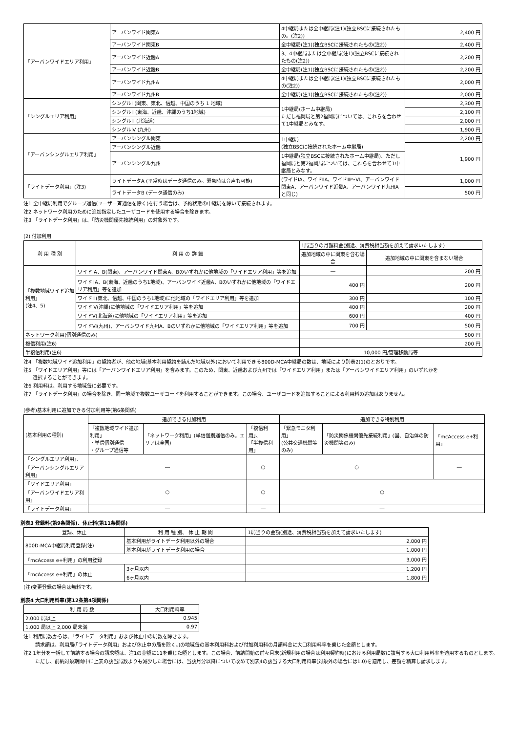| 「アーバンワイドエリア利用」 | アーバンワイド関東A | 4中継局または全中継局(注1)(独立BSCに接続されたもの。(注2)) | 2,400 円 |
| | アーバンワイド関東B | 全中継局(注1)(独立BSCに接続されたもの(注2)) | 2,400 円 |
| | アーバンワイド近畿A | 3、4中継局または全中継局(注1)(独立BSCに接続されたもの(注2)) | 2,200 円 |
| | アーバンワイド近畿B | 全中継局(注1)(独立BSCに接続されたもの(注2)) | 2,200 円 |
| | アーバンワイド九州A | 4中継局または全中継局(注1)(独立BSCに接続されたもの(注2)) | 2,000 円 |
| | アーバンワイド九州B | 全中継局(注1)(独立BSCに接続されたもの(注2)) | 2,000 円 |
| 「シングルエリア利用」 | シングルⅠ (関東、東北、信越、中国のうち 1 地域) | 1中継局(ホーム中継局) ただし福岡局と第2福岡局については、これらを合わせて1中継局とみなす。 | 2,300 円 |
| | シングルⅡ (東海、近畿、沖縄のうち1地域) | | 2,100 円 |
| | シングルⅢ (北海道) | | 2,000 円 |
| | シングルⅣ (九州) | | 1,900 円 |
| 「アーバンシングルエリア利用」 | アーバンシングル関東 | 1中継局 (独立BSCに接続されたホーム中継局) | 2,200 円 |
| | アーバンシングル近畿 | | 1,900 円 |
| | アーバンシングル九州 | 1中継局(独立BSCに接続されたホーム中継局)、ただし福岡局と第2福岡局については、これらを合わせて1中継局とみなす。 | |
| 「ライトデータ利用」(注3) | ライトデータA (平常時はデータ通信のみ。緊急時は音声も可能) | (ワイドⅠA、ワイドⅡA、ワイドⅢ～Ⅵ、アーバンワイド関東A、アーバンワイド近畿A、アーバンワイド九州Aと同じ) | 1,000 円 |
| | ライトデータB (データ通信のみ) | | 500 円 |
注1 全中継局利用でグループ通信(ユーザー斉通信を除く)を行う場合は、予約状態の中継局を除いて接続されます。
注2 ネットワーク利用のために追加指定したユーザコードを使用する場合を除きます。
注3 「ライトデータ利用」は、「防災機関優先接続利用」の対象外です。
(2) 付加利用
| 利 用 種 別 | 利 用 の 詳 細 | | 1局当りの月額料金(別途、消費税相当額を加えて請求いたします) | |
| --- | --- | --- | --- | --- |
| | | | 追加地域の中に関東を含む場合 | 追加地域の中に関東を含まない場合 |
| 「複数地域ワイド追加利用」 (注4、5) | ワイドⅠA、B(関東)、アーバンワイド関東A、Bのいずれかに他地域の「ワイドエリア利用」等を追加 | | ― | 200 円 |
| | ワイドⅡA、B(東海、近畿のうち1地域)、アーバンワイド近畿A、Bのいずれかに他地域の「ワイドエリア利用」等を追加 | | 400 円 | 200 円 |
| | ワイドⅢ(東北、信越、中国のうち1地域)に他地域の「ワイドエリア利用」等を追加 | | 300 円 | 100 円 |
| | ワイドⅣ(沖縄)に他地域の「ワイドエリア利用」等を追加 | | 400 円 | 200 円 |
| | ワイドⅤ(北海道)に他地域の「ワイドエリア利用」等を追加 | | 600 円 | 400 円 |
| | ワイドⅥ(九州)、アーバンワイド九州A、Bのいずれかに他地域の「ワイドエリア利用」等を追加 | | 700 円 | 500 円 |
| ネットワーク利用(個別通信のみ) | | 500 円 | | |
| 複信利用(注6) | | 200 円 | | |
| 半複信利用(注6) | | 10,000 円/管理移動局等 | | |
注4 「複数地域ワイド追加利用」の契約者が、他の地域(基本利用契約を結んだ地域以外)において利用できる800D-MCA中継局の数は、地域により別表2(1)のとおりです。
注5 「ワイドエリア利用」等には「アーバンワイドエリア利用」を含みます。このため、関東、近畿および九州では「ワイドエリア利用」または「アーバンワイドエリア利用」のいずれかを
選択することができます。
注6 利用料は、利用する地域毎に必要です。
注7 「ライトデータ利用」の場合を除き、同一地域で複数ユーザコードを利用することができます。この場合、ユーザコードを追加することによる利用料の追加はありません。
(参考)基本利用に追加できる付加利用等(第6条関係)
| (基本利用の種別) | 追加できる付加利用 | | | 追加できる特別利用 | | |
| | 「複数地域ワイド追加利用」 ・単信個別通信 ・グループ通信等 | 「ネットワーク利用」(単信個別通信のみ。エリアは全国) | 「複信利用」、 「半複信利用」 | 「緊急モニタ利用」 (公共交通機関等のみ) | 「防災関係機関優先接続利用」(国、自治体の防災機関等のみ) | 「mcAccess e+利用」 |
| 「シングルエリア利用」、 「アーバンシングルエリア利用」 | ― | | ○ | ○ | | ― |
| 「ワイドエリア利用」 「アーバンワイドエリア利用」 | ○ | | ○ | ○ | | |
| 「ライトデータ利用」 | ― | | ― | ― | | |
別表3 登録料(第9条関係)、休止料(第11条関係)
| 登録、休止 | 利 用 種 別、 休 止 期 間 | 1局当りの金額(別途、消費税相当額を加えて請求いたします) |
| --- | --- | --- |
| 800D-MCA中継局利用登録(注) | 基本利用がライトデータ利用以外の場合 | 2,000 円 |
| | 基本利用がライトデータ利用の場合 | 1,000 円 |
| 「mcAccess e+利用」の利用登録 | | 3,000 円 |
| 「mcAccess e+利用」の休止 | 3ヶ月以内 | 1,200 円 |
| | 6ヶ月以内 | 1,800 円 |
(注)変更登録の場合は無料です。
別表4 大口利用料率(第12条第4項関係)
| 利 用 局 数 | 大口利用料率 |
| --- | --- |
| 2,000 局以上 | 0.945 |
| 1,000 局以上 2,000 局未満 | 0.97 |
注1 利用局数からは、「ライトデータ利用」および休止中の局数を除きます。
請求額は、利用局(「ライトデータ利用」および休止中の局を除く。)の地域毎の基本利用料および付加利用料の月額料金に大口利用料率を乗じた金額とします。
注2 1年分を一括して前納する場合の請求額は、注1の金額に11を乗じた額とします。この場合、前納開始の前々月末(新規利用の場合は利用契約時)における利用局数に該当する大口利用料率を適用するものとします。
ただし、前納対象期間中に上表の該当局数よりも減少した場合には、当該月分以降について改めて別表4の該当する大口利用料率(対象外の場合には1.0)を適用し、差額を精算し請求します。